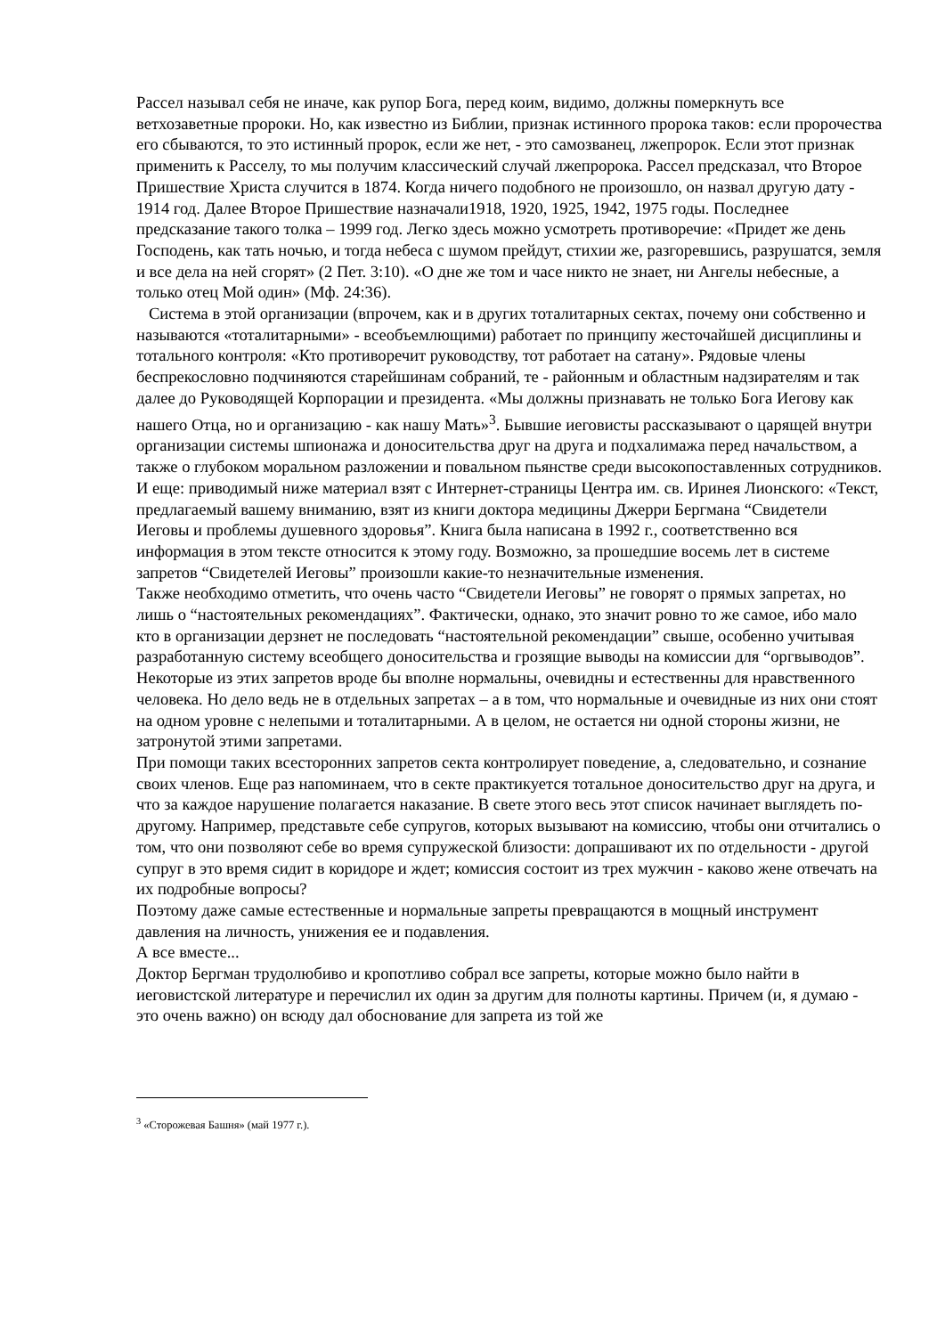Рассел называл себя не иначе, как рупор Бога, перед коим, видимо, должны померкнуть все ветхозаветные пророки. Но, как известно из Библии, признак истинного пророка таков: если пророчества его сбываются, то это истинный пророк, если же нет, - это самозванец, лжепророк. Если этот признак применить к Расселу, то мы получим классический случай лжепророка. Рассел предсказал, что Второе Пришествие Христа случится в 1874. Когда ничего подобного не произошло, он назвал другую дату - 1914 год. Далее Второе Пришествие назначали1918, 1920, 1925, 1942, 1975 годы. Последнее предсказание такого толка – 1999 год. Легко здесь можно усмотреть противоречие: «Придет же день Господень, как тать ночью, и тогда небеса с шумом прейдут, стихии же, разгоревшись, разрушатся, земля и все дела на ней сгорят» (2 Пет. 3:10). «О дне же том и часе никто не знает, ни Ангелы небесные, а только отец Мой один» (Мф. 24:36).
Система в этой организации (впрочем, как и в других тоталитарных сектах, почему они собственно и называются «тоталитарными» - всеобъемлющими) работает по принципу жесточайшей дисциплины и тотального контроля: «Кто противоречит руководству, тот работает на сатану». Рядовые члены беспрекословно подчиняются старейшинам собраний, те - районным и областным надзирателям и так далее до Руководящей Корпорации и президента. «Мы должны признавать не только Бога Иегову как нашего Отца, но и организацию - как нашу Мать»<sup>3</sup>. Бывшие иеговисты рассказывают о царящей внутри организации системы шпионажа и доносительства друг на друга и подхалимажа перед начальством, а также о глубоком моральном разложении и повальном пьянстве среди высокопоставленных сотрудников. И еще: приводимый ниже материал взят с Интернет-страницы Центра им. св. Иринея Лионского: «Текст, предлагаемый вашему вниманию, взят из книги доктора медицины Джерри Бергмана “Свидетели Иеговы и проблемы душевного здоровья”. Книга была написана в 1992 г., соответственно вся информация в этом тексте относится к этому году. Возможно, за прошедшие восемь лет в системе запретов “Свидетелей Иеговы” произошли какие-то незначительные изменения.
Также необходимо отметить, что очень часто “Свидетели Иеговы” не говорят о прямых запретах, но лишь о “настоятельных рекомендациях”. Фактически, однако, это значит ровно то же самое, ибо мало кто в организации дерзнет не последовать “настоятельной рекомендации” свыше, особенно учитывая разработанную систему всеобщего доносительства и грозящие выводы на комиссии для “оргвыводов”.
Некоторые из этих запретов вроде бы вполне нормальны, очевидны и естественны для нравственного человека. Но дело ведь не в отдельных запретах – а в том, что нормальные и очевидные из них они стоят на одном уровне с нелепыми и тоталитарными. А в целом, не остается ни одной стороны жизни, не затронутой этими запретами.
При помощи таких всесторонних запретов секта контролирует поведение, а, следовательно, и сознание своих членов. Еще раз напоминаем, что в секте практикуется тотальное доносительство друг на друга, и что за каждое нарушение полагается наказание. В свете этого весь этот список начинает выглядеть по-другому. Например, представьте себе супругов, которых вызывают на комиссию, чтобы они отчитались о том, что они позволяют себе во время супружеской близости: допрашивают их по отдельности - другой супруг в это время сидит в коридоре и ждет; комиссия состоит из трех мужчин - каково жене отвечать на их подробные вопросы?
Поэтому даже самые естественные и нормальные запреты превращаются в мощный инструмент давления на личность, унижения ее и подавления.
А все вместе...
Доктор Бергман трудолюбиво и кропотливо собрал все запреты, которые можно было найти в иеговистской литературе и перечислил их один за другим для полноты картины. Причем (и, я думаю - это очень важно) он всюду дал обоснование для запрета из той же
<sup>3</sup> «Сторожевая Башня» (май 1977 г.).